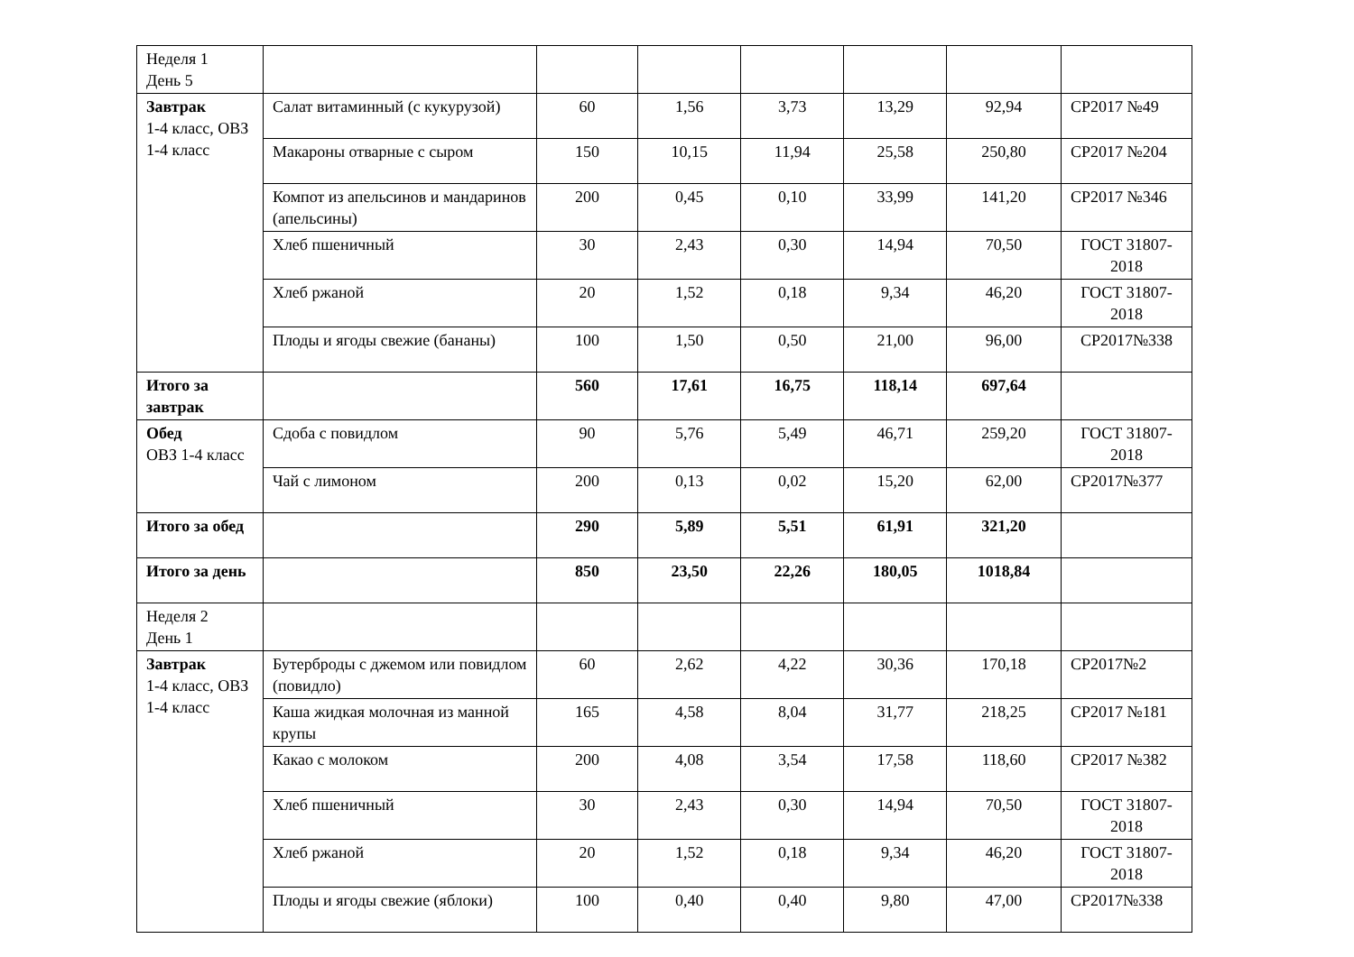| Неделя 1 День 5 | | | | | | | |
| Завтрак 1-4 класс, ОВЗ 1-4 класс | Салат витаминный (с кукурузой) | 60 | 1,56 | 3,73 | 13,29 | 92,94 | СР2017 №49 |
| | Макароны отварные с сыром | 150 | 10,15 | 11,94 | 25,58 | 250,80 | СР2017 №204 |
| | Компот из апельсинов и мандаринов (апельсины) | 200 | 0,45 | 0,10 | 33,99 | 141,20 | СР2017 №346 |
| | Хлеб пшеничный | 30 | 2,43 | 0,30 | 14,94 | 70,50 | ГОСТ 31807-2018 |
| | Хлеб ржаной | 20 | 1,52 | 0,18 | 9,34 | 46,20 | ГОСТ 31807-2018 |
| | Плоды и ягоды свежие (бананы) | 100 | 1,50 | 0,50 | 21,00 | 96,00 | СР2017№338 |
| Итого за завтрак | | 560 | 17,61 | 16,75 | 118,14 | 697,64 | |
| Обед ОВЗ 1-4 класс | Сдоба с повидлом | 90 | 5,76 | 5,49 | 46,71 | 259,20 | ГОСТ 31807-2018 |
| | Чай с лимоном | 200 | 0,13 | 0,02 | 15,20 | 62,00 | СР2017№377 |
| Итого за обед | | 290 | 5,89 | 5,51 | 61,91 | 321,20 | |
| Итого за день | | 850 | 23,50 | 22,26 | 180,05 | 1018,84 | |
| Неделя 2 День 1 | | | | | | | |
| Завтрак 1-4 класс, ОВЗ 1-4 класс | Бутерброды с джемом или повидлом (повидло) | 60 | 2,62 | 4,22 | 30,36 | 170,18 | СР2017№2 |
| | Каша жидкая молочная из манной крупы | 165 | 4,58 | 8,04 | 31,77 | 218,25 | СР2017 №181 |
| | Какао с молоком | 200 | 4,08 | 3,54 | 17,58 | 118,60 | СР2017 №382 |
| | Хлеб пшеничный | 30 | 2,43 | 0,30 | 14,94 | 70,50 | ГОСТ 31807-2018 |
| | Хлеб ржаной | 20 | 1,52 | 0,18 | 9,34 | 46,20 | ГОСТ 31807-2018 |
| | Плоды и ягоды свежие (яблоки) | 100 | 0,40 | 0,40 | 9,80 | 47,00 | СР2017№338 |